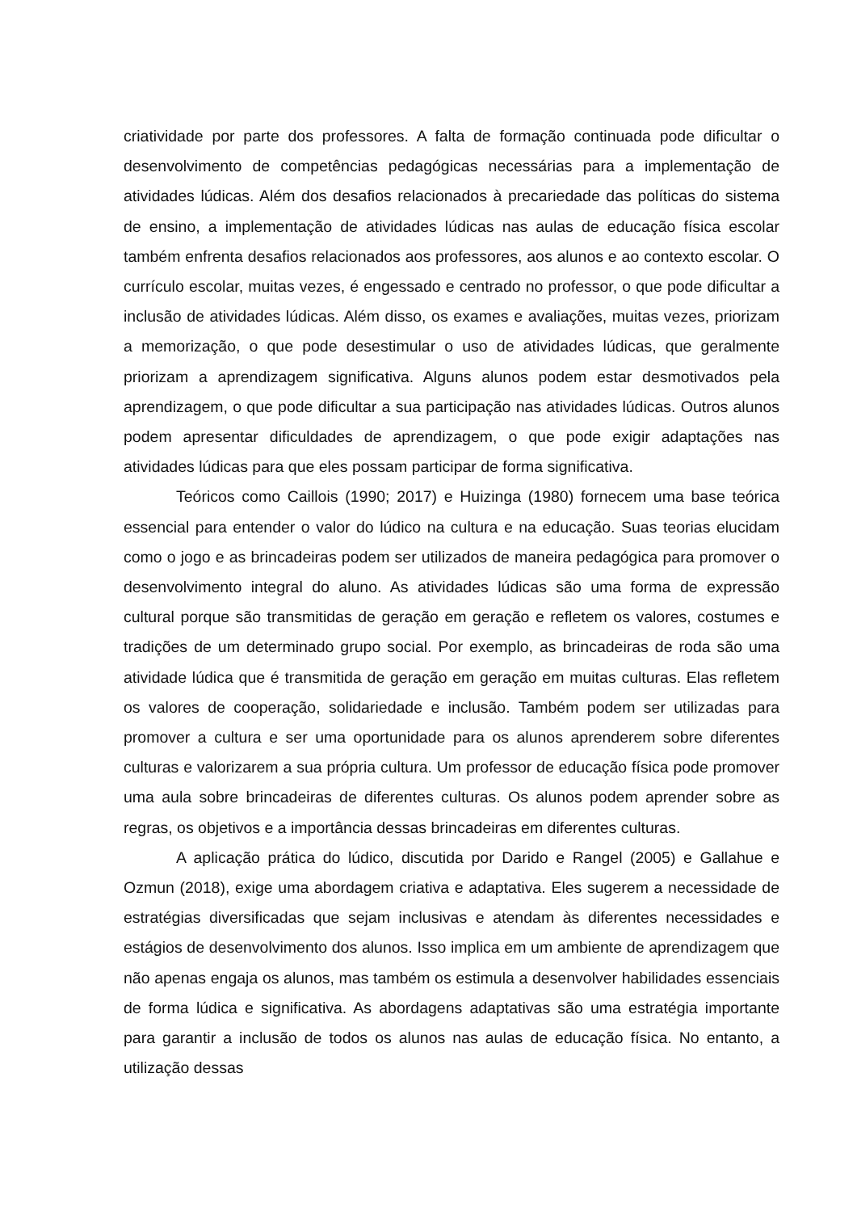criatividade por parte dos professores. A falta de formação continuada pode dificultar o desenvolvimento de competências pedagógicas necessárias para a implementação de atividades lúdicas. Além dos desafios relacionados à precariedade das políticas do sistema de ensino, a implementação de atividades lúdicas nas aulas de educação física escolar também enfrenta desafios relacionados aos professores, aos alunos e ao contexto escolar. O currículo escolar, muitas vezes, é engessado e centrado no professor, o que pode dificultar a inclusão de atividades lúdicas. Além disso, os exames e avaliações, muitas vezes, priorizam a memorização, o que pode desestimular o uso de atividades lúdicas, que geralmente priorizam a aprendizagem significativa. Alguns alunos podem estar desmotivados pela aprendizagem, o que pode dificultar a sua participação nas atividades lúdicas. Outros alunos podem apresentar dificuldades de aprendizagem, o que pode exigir adaptações nas atividades lúdicas para que eles possam participar de forma significativa.
Teóricos como Caillois (1990; 2017) e Huizinga (1980) fornecem uma base teórica essencial para entender o valor do lúdico na cultura e na educação. Suas teorias elucidam como o jogo e as brincadeiras podem ser utilizados de maneira pedagógica para promover o desenvolvimento integral do aluno. As atividades lúdicas são uma forma de expressão cultural porque são transmitidas de geração em geração e refletem os valores, costumes e tradições de um determinado grupo social. Por exemplo, as brincadeiras de roda são uma atividade lúdica que é transmitida de geração em geração em muitas culturas. Elas refletem os valores de cooperação, solidariedade e inclusão. Também podem ser utilizadas para promover a cultura e ser uma oportunidade para os alunos aprenderem sobre diferentes culturas e valorizarem a sua própria cultura. Um professor de educação física pode promover uma aula sobre brincadeiras de diferentes culturas. Os alunos podem aprender sobre as regras, os objetivos e a importância dessas brincadeiras em diferentes culturas.
A aplicação prática do lúdico, discutida por Darido e Rangel (2005) e Gallahue e Ozmun (2018), exige uma abordagem criativa e adaptativa. Eles sugerem a necessidade de estratégias diversificadas que sejam inclusivas e atendam às diferentes necessidades e estágios de desenvolvimento dos alunos. Isso implica em um ambiente de aprendizagem que não apenas engaja os alunos, mas também os estimula a desenvolver habilidades essenciais de forma lúdica e significativa. As abordagens adaptativas são uma estratégia importante para garantir a inclusão de todos os alunos nas aulas de educação física. No entanto, a utilização dessas